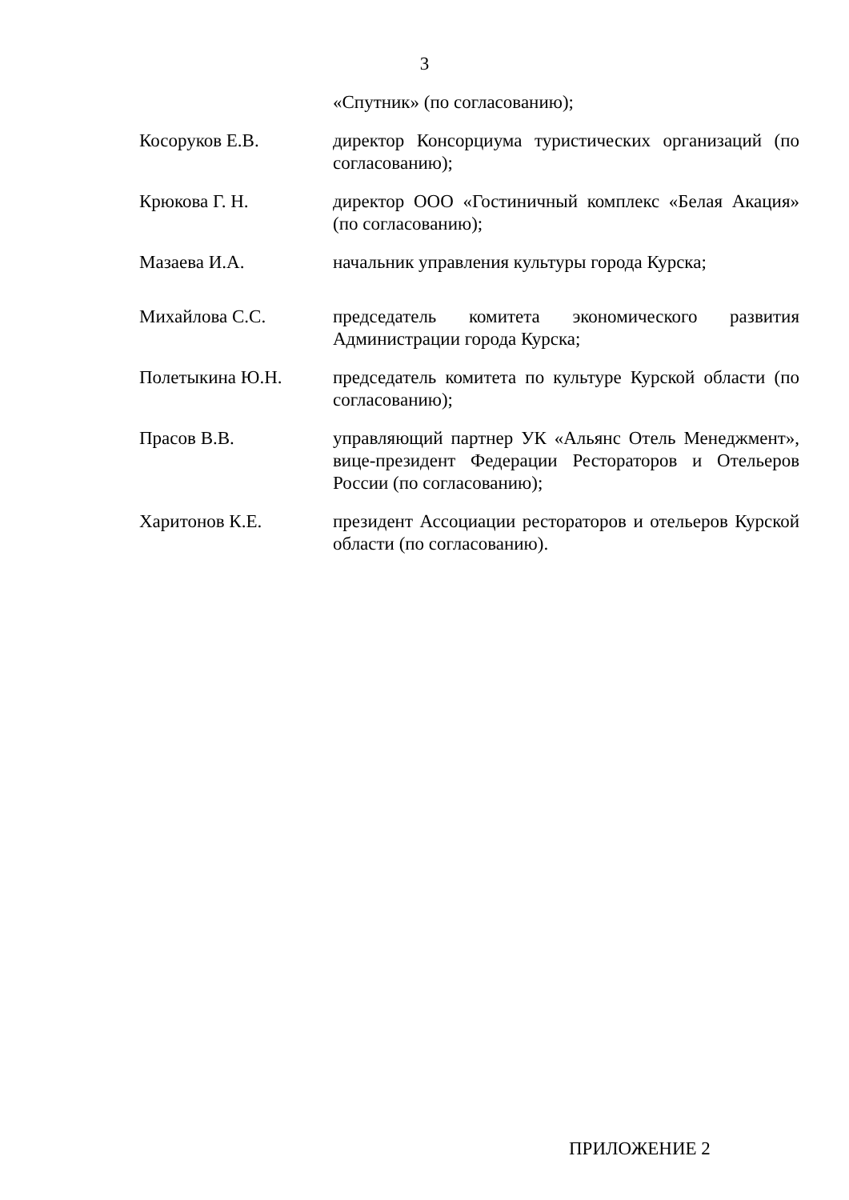3
«Спутник» (по согласованию);
Косоруков Е.В. директор Консорциума туристических организаций (по согласованию);
Крюкова Г. Н. директор ООО «Гостиничный комплекс «Белая Акация» (по согласованию);
Мазаева И.А. начальник управления культуры города Курска;
Михайлова С.С. председатель комитета экономического развития Администрации города Курска;
Полетыкина Ю.Н. председатель комитета по культуре Курской области (по согласованию);
Прасов В.В. управляющий партнер УК «Альянс Отель Менеджмент», вице-президент Федерации Рестораторов и Отельеров России (по согласованию);
Харитонов К.Е. президент Ассоциации рестораторов и отельеров Курской области (по согласованию).
ПРИЛОЖЕНИЕ 2